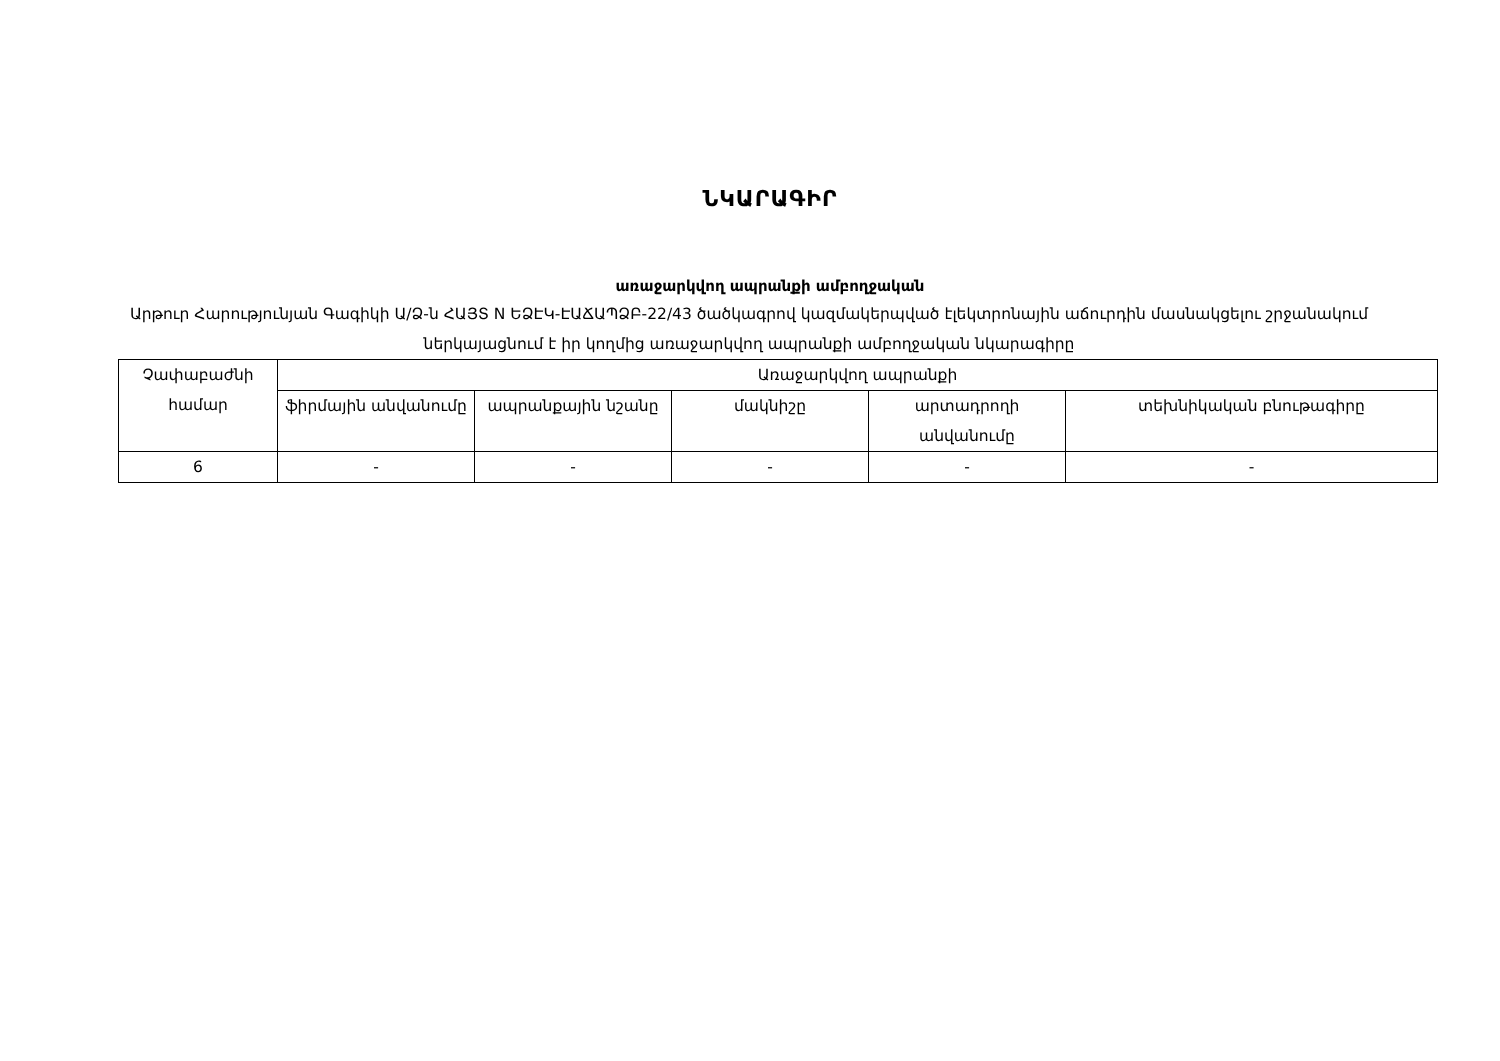ՆԿԱՐԱԳԻՐ
առաջարկվող ապրանքի ամբողջական
Արթուր Հարությունյան Գագիկի Ա/Ձ-ն ՀԱՅՏ N ԵՁԷԿ-ԷԱՃԱՊՁԲ-22/43 ծածկագրով կազմակերպված էլեկտրոնային աճուրդին մասնակցելու շրջանակում ներկայացնում է իր կողմից առաջարկվող ապրանքի ամբողջական նկարագիրը
| Չափաբաժնի համար | Առաջարկվող ապրանքի | | | | |
| | ֆիրմային անվանումը | ապրանքային նշանը | մակնիշը | արտադրողի անվանումը | տեխնիկական բնութագիրը |
| 6 | - | - | - | - | - |